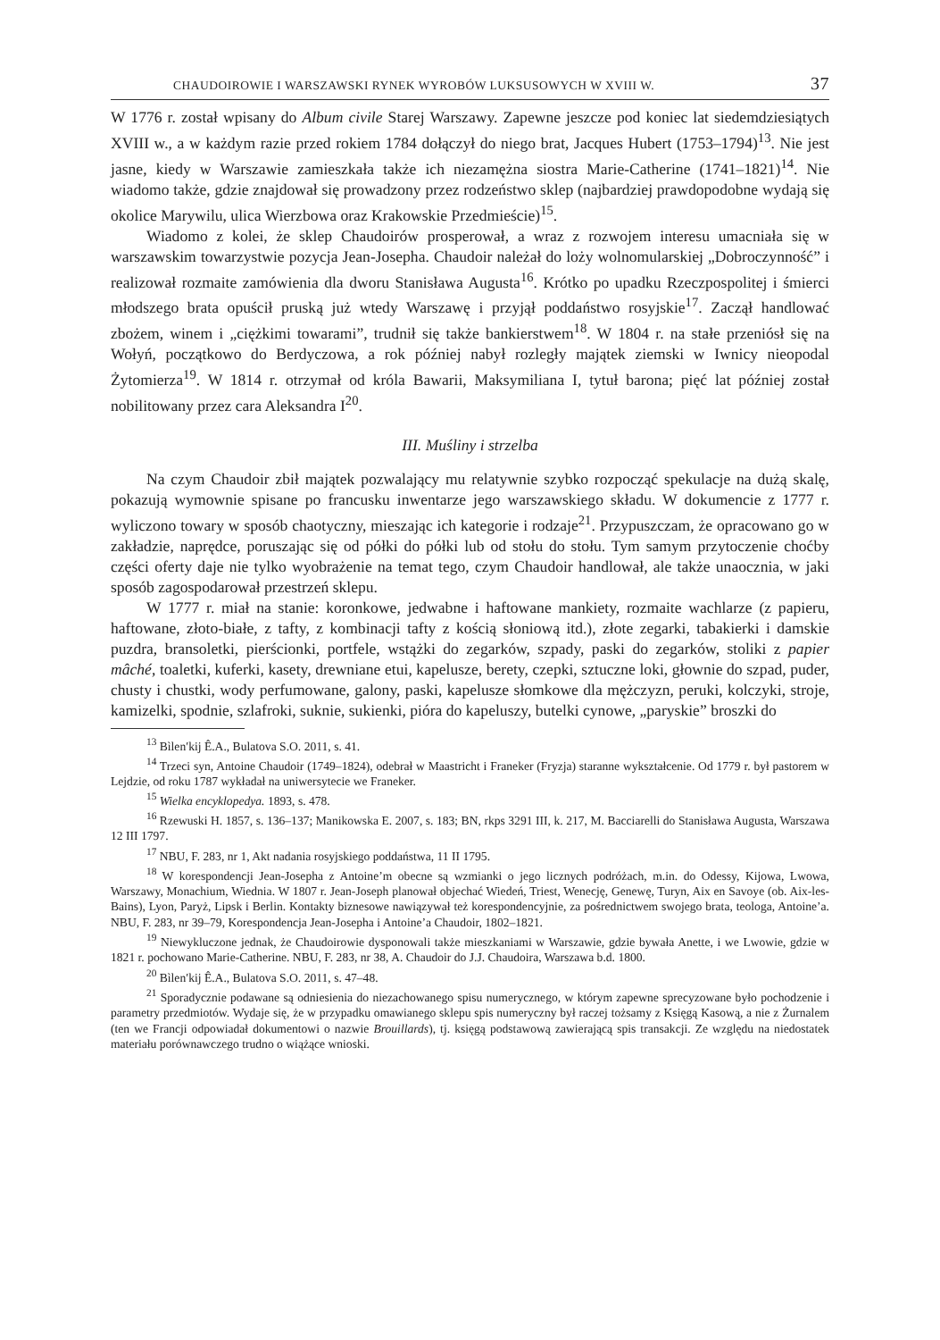CHAUDOIROWIE I WARSZAWSKI RYNEK WYROBÓW LUKSUSOWYCH W XVIII W. 37
W 1776 r. został wpisany do Album civile Starej Warszawy. Zapewne jeszcze pod koniec lat siedemdziesiątych XVIII w., a w każdym razie przed rokiem 1784 dołączył do niego brat, Jacques Hubert (1753–1794)<sup>13</sup>. Nie jest jasne, kiedy w Warszawie zamieszkała także ich niezamężna siostra Marie-Catherine (1741–1821)<sup>14</sup>. Nie wiadomo także, gdzie znajdował się prowadzony przez rodzeństwo sklep (najbardziej prawdopodobne wydają się okolice Marywilu, ulica Wierzbowa oraz Krakowskie Przedmieście)<sup>15</sup>.
Wiadomo z kolei, że sklep Chaudoirów prosperował, a wraz z rozwojem interesu umacniała się w warszawskim towarzystwie pozycja Jean-Josepha. Chaudoir należał do loży wolnomularskiej „Dobroczynność” i realizował rozmaite zamówienia dla dworu Stanisława Augusta<sup>16</sup>. Krótko po upadku Rzeczpospolitej i śmierci młodszego brata opuścił pruską już wtedy Warszawę i przyjął poddaństwo rosyjskie<sup>17</sup>. Zaczął handlować zbożem, winem i „ciężkimi towarami”, trudnił się także bankierstwem<sup>18</sup>. W 1804 r. na stałe przeniósł się na Wołyń, początkowo do Berdyczowa, a rok później nabył rozległy majątek ziemski w Iwnicy nieopodal Żytomierza<sup>19</sup>. W 1814 r. otrzymał od króla Bawarii, Maksymiliana I, tytuł barona; pięć lat później został nobilitowany przez cara Aleksandra I<sup>20</sup>.
III. Muśliny i strzelba
Na czym Chaudoir zbił majątek pozwalający mu relatywnie szybko rozpocząć spekulacje na dużą skalę, pokazują wymownie spisane po francusku inwentarze jego warszawskiego składu. W dokumencie z 1777 r. wyliczono towary w sposób chaotyczny, mieszając ich kategorie i rodzaje<sup>21</sup>. Przypuszczam, że opracowano go w zakładzie, naprędce, poruszając się od półki do półki lub od stołu do stołu. Tym samym przytoczenie choćby części oferty daje nie tylko wyobrażenie na temat tego, czym Chaudoir handlował, ale także unaocznia, w jaki sposób zagospodarował przestrzeń sklepu.
W 1777 r. miał na stanie: koronkowe, jedwabne i haftowane mankiety, rozmaite wachlarze (z papieru, haftowane, złoto-białe, z tafty, z kombinacji tafty z kością słoniową itd.), złote zegarki, tabakierki i damskie puzdra, bransoletki, pierścionki, portfele, wstążki do zegarków, szpady, paski do zegarków, stoliki z papier mâché, toaletki, kuferki, kasety, drewniane etui, kapelusze, berety, czepki, sztuczne loki, głownie do szpad, puder, chusty i chustki, wody perfumowane, galony, paski, kapelusze słomkowe dla mężczyzn, peruki, kolczyki, stroje, kamizelki, spodnie, szlafroki, suknie, sukienki, pióra do kapeluszy, butelki cynowe, „paryskie” broszki do
<sup>13</sup> Bìlen′kij Ê.A., Bulatova S.O. 2011, s. 41.
<sup>14</sup> Trzeci syn, Antoine Chaudoir (1749–1824), odebrał w Maastricht i Franeker (Fryzja) staranne wykształcenie. Od 1779 r. był pastorem w Lejdzie, od roku 1787 wykładał na uniwersytecie we Franeker.
<sup>15</sup> Wielka encyklopedya. 1893, s. 478.
<sup>16</sup> Rzewuski H. 1857, s. 136–137; Manikowska E. 2007, s. 183; BN, rkps 3291 III, k. 217, M. Bacciarelli do Stanisława Augusta, Warszawa 12 III 1797.
<sup>17</sup> NBU, F. 283, nr 1, Akt nadania rosyjskiego poddaństwa, 11 II 1795.
<sup>18</sup> W korespondencji Jean-Josepha z Antoine’m obecne są wzmianki o jego licznych podróżach, m.in. do Odessy, Kijowa, Lwowa, Warszawy, Monachium, Wiednia. W 1807 r. Jean-Joseph planował objechać Wiedeń, Triest, Wenecję, Genewę, Turyn, Aix en Savoye (ob. Aix-les-Bains), Lyon, Paryż, Lipsk i Berlin. Kontakty biznesowe nawiązywał też korespondencyjnie, za pośrednictwem swojego brata, teologa, Antoine’a. NBU, F. 283, nr 39–79, Korespondencja Jean-Josepha i Antoine’a Chaudoir, 1802–1821.
<sup>19</sup> Niewykluczone jednak, że Chaudoirowie dysponowali także mieszkaniami w Warszawie, gdzie bywała Anette, i we Lwowie, gdzie w 1821 r. pochowano Marie-Catherine. NBU, F. 283, nr 38, A. Chaudoir do J.J. Chaudoira, Warszawa b.d. 1800.
<sup>20</sup> Bìlen′kij Ê.A., Bulatova S.O. 2011, s. 47–48.
<sup>21</sup> Sporadycznie podawane są odniesienia do niezachowanego spisu numerycznego, w którym zapewne sprecyzowane było pochodzenie i parametry przedmiotów. Wydaje się, że w przypadku omawianego sklepu spis numeryczny był raczej tożsamy z Księgą Kasową, a nie z Żurnalem (ten we Francji odpowiadał dokumentowi o nazwie Brouillards), tj. księgą podstawową zawierającą spis transakcji. Ze względu na niedostatek materiału porównawczego trudno o wiążące wnioski.